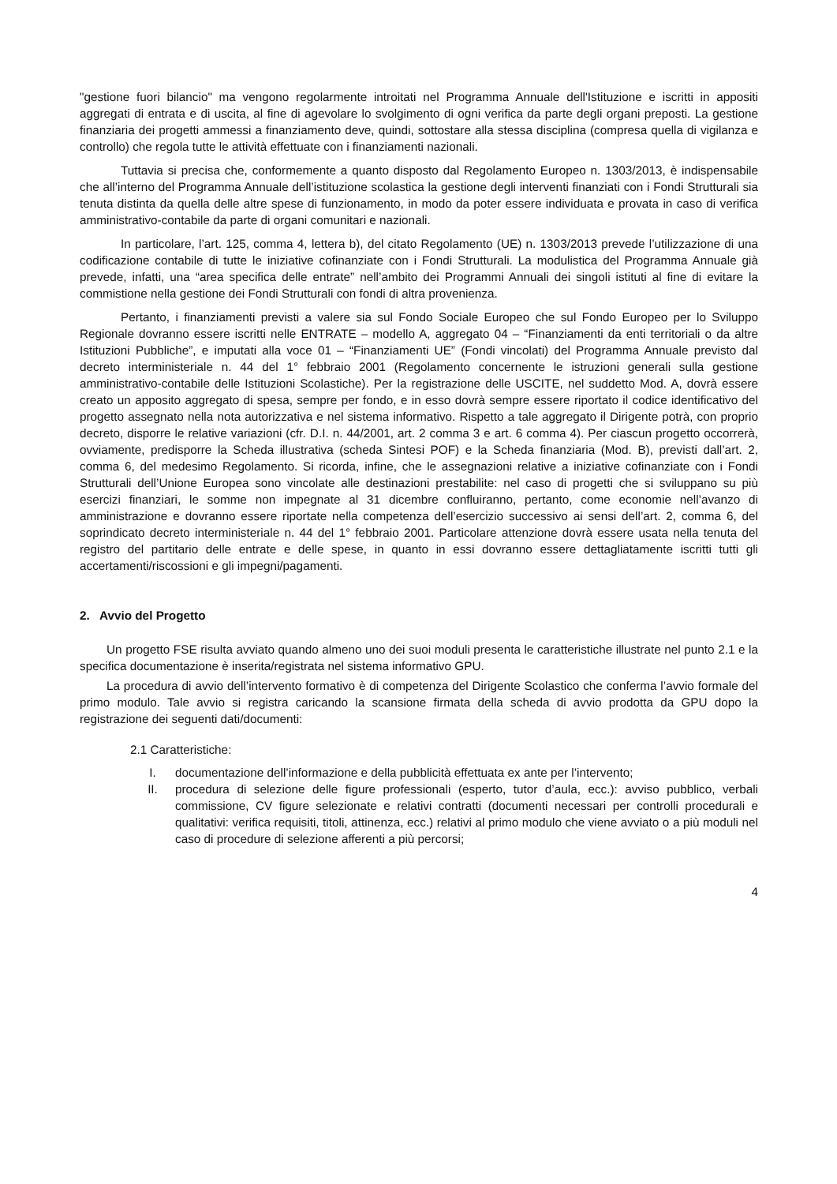"gestione fuori bilancio" ma vengono regolarmente introitati nel Programma Annuale dell'Istituzione e iscritti in appositi aggregati di entrata e di uscita, al fine di agevolare lo svolgimento di ogni verifica da parte degli organi preposti. La gestione finanziaria dei progetti ammessi a finanziamento deve, quindi, sottostare alla stessa disciplina (compresa quella di vigilanza e controllo) che regola tutte le attività effettuate con i finanziamenti nazionali.
Tuttavia si precisa che, conformemente a quanto disposto dal Regolamento Europeo n. 1303/2013, è indispensabile che all’interno del Programma Annuale dell’istituzione scolastica la gestione degli interventi finanziati con i Fondi Strutturali sia tenuta distinta da quella delle altre spese di funzionamento, in modo da poter essere individuata e provata in caso di verifica amministrativo-contabile da parte di organi comunitari e nazionali.
In particolare, l’art. 125, comma 4, lettera b), del citato Regolamento (UE) n. 1303/2013 prevede l’utilizzazione di una codificazione contabile di tutte le iniziative cofinanziate con i Fondi Strutturali. La modulistica del Programma Annuale già prevede, infatti, una “area specifica delle entrate” nell’ambito dei Programmi Annuali dei singoli istituti al fine di evitare la commistione nella gestione dei Fondi Strutturali con fondi di altra provenienza.
Pertanto, i finanziamenti previsti a valere sia sul Fondo Sociale Europeo che sul Fondo Europeo per lo Sviluppo Regionale dovranno essere iscritti nelle ENTRATE – modello A, aggregato 04 – “Finanziamenti da enti territoriali o da altre Istituzioni Pubbliche”, e imputati alla voce 01 – “Finanziamenti UE” (Fondi vincolati) del Programma Annuale previsto dal decreto interministeriale n. 44 del 1° febbraio 2001 (Regolamento concernente le istruzioni generali sulla gestione amministrativo-contabile delle Istituzioni Scolastiche). Per la registrazione delle USCITE, nel suddetto Mod. A, dovrà essere creato un apposito aggregato di spesa, sempre per fondo, e in esso dovrà sempre essere riportato il codice identificativo del progetto assegnato nella nota autorizzativa e nel sistema informativo. Rispetto a tale aggregato il Dirigente potrà, con proprio decreto, disporre le relative variazioni (cfr. D.I. n. 44/2001, art. 2 comma 3 e art. 6 comma 4). Per ciascun progetto occorrerà, ovviamente, predisporre la Scheda illustrativa (scheda Sintesi POF) e la Scheda finanziaria (Mod. B), previsti dall’art. 2, comma 6, del medesimo Regolamento. Si ricorda, infine, che le assegnazioni relative a iniziative cofinanziate con i Fondi Strutturali dell’Unione Europea sono vincolate alle destinazioni prestabilite: nel caso di progetti che si sviluppano su più esercizi finanziari, le somme non impegnate al 31 dicembre confluiranno, pertanto, come economie nell’avanzo di amministrazione e dovranno essere riportate nella competenza dell’esercizio successivo ai sensi dell’art. 2, comma 6, del soprindicato decreto interministeriale n. 44 del 1° febbraio 2001. Particolare attenzione dovrà essere usata nella tenuta del registro del partitario delle entrate e delle spese, in quanto in essi dovranno essere dettagliatamente iscritti tutti gli accertamenti/riscossioni e gli impegni/pagamenti.
2. Avvio del Progetto
Un progetto FSE risulta avviato quando almeno uno dei suoi moduli presenta le caratteristiche illustrate nel punto 2.1 e la specifica documentazione è inserita/registrata nel sistema informativo GPU.
La procedura di avvio dell’intervento formativo è di competenza del Dirigente Scolastico che conferma l’avvio formale del primo modulo. Tale avvio si registra caricando la scansione firmata della scheda di avvio prodotta da GPU dopo la registrazione dei seguenti dati/documenti:
2.1 Caratteristiche:
I. documentazione dell’informazione e della pubblicità effettuata ex ante per l’intervento;
II. procedura di selezione delle figure professionali (esperto, tutor d’aula, ecc.): avviso pubblico, verbali commissione, CV figure selezionate e relativi contratti (documenti necessari per controlli procedurali e qualitativi: verifica requisiti, titoli, attinenza, ecc.) relativi al primo modulo che viene avviato o a più moduli nel caso di procedure di selezione afferenti a più percorsi;
4